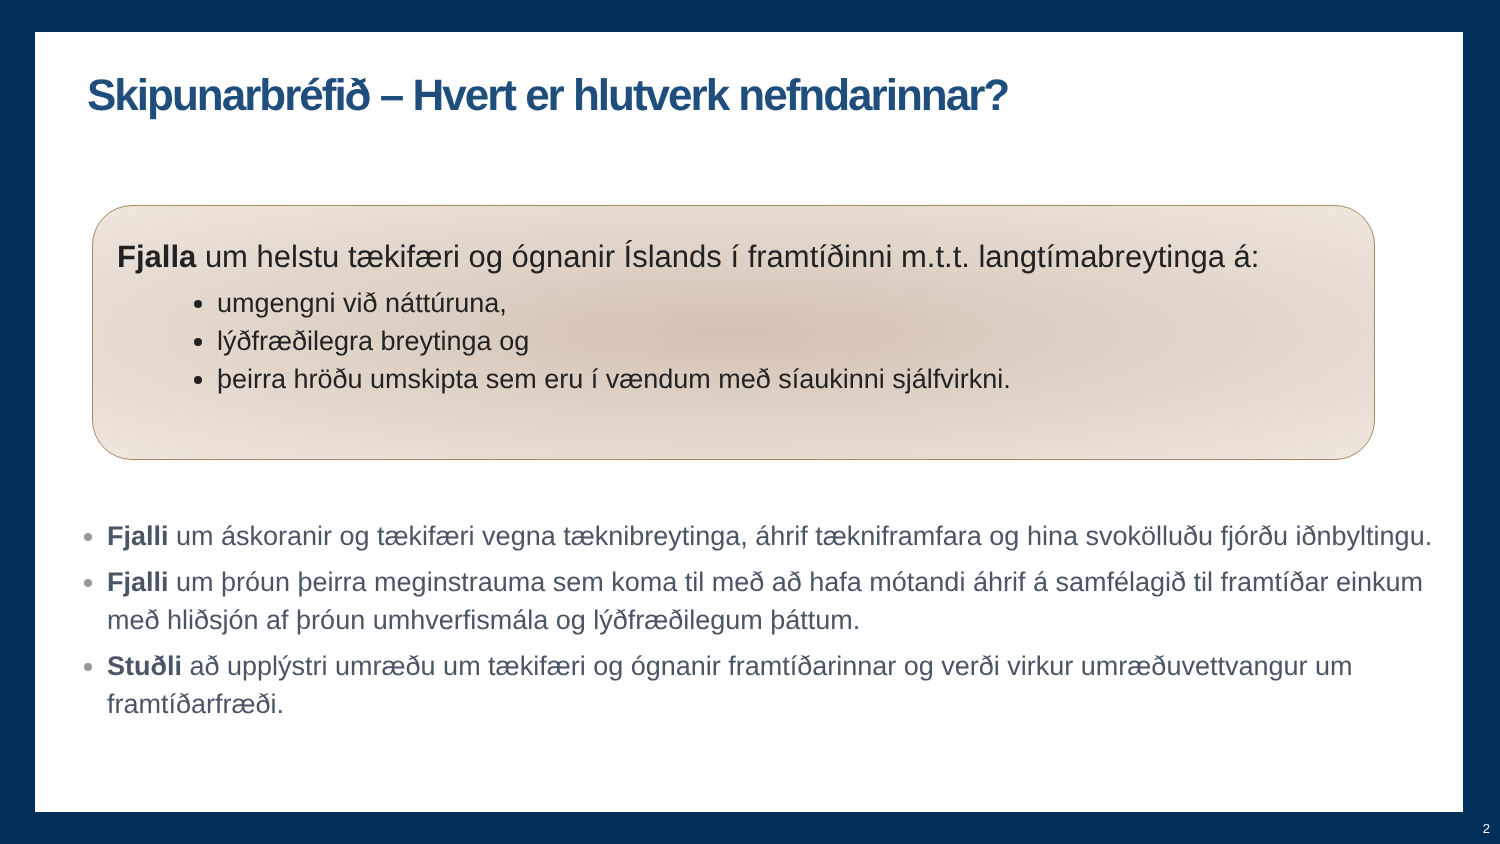Skipunarbréfið – Hvert er hlutverk nefndarinnar?
Fjalla um helstu tækifæri og ógnanir Íslands í framtíðinni m.t.t. langtímabreytinga á:
umgengni við náttúruna,
lýðfræðilegra breytinga og
þeirra hröðu umskipta sem eru í vændum með síaukinni sjálfvirkni.
Fjalli um áskoranir og tækifæri vegna tæknibreytinga, áhrif tækniframfara og hina svokölluðu fjórðu iðnbyltingu.
Fjalli um þróun þeirra meginstrauma sem koma til með að hafa mótandi áhrif á samfélagið til framtíðar einkum með hliðsjón af þróun umhverfismála og lýðfræðilegum þáttum.
Stuðli að upplýstri umræðu um tækifæri og ógnanir framtíðarinnar og verði virkur umræðuvettvangur um framtíðarfræði.
2